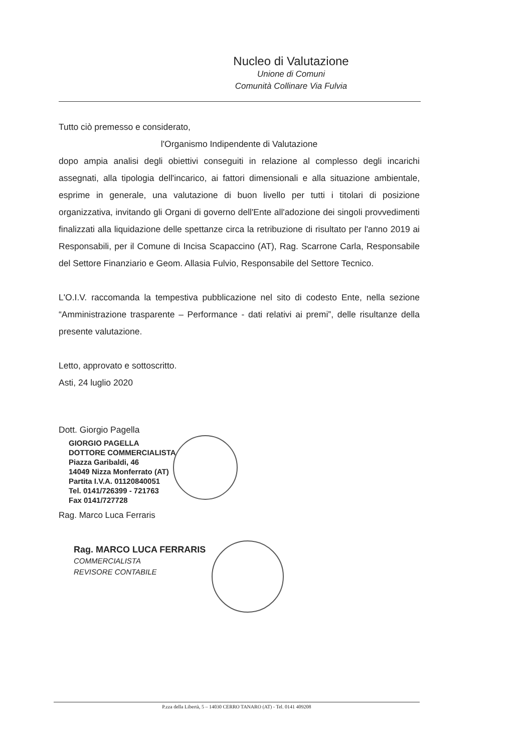Nucleo di Valutazione
Unione di Comuni
Comunità Collinare Via Fulvia
Tutto ciò premesso e considerato,
l'Organismo Indipendente di Valutazione
dopo ampia analisi degli obiettivi conseguiti in relazione al complesso degli incarichi assegnati, alla tipologia dell'incarico, ai fattori dimensionali e alla situazione ambientale, esprime in generale, una valutazione di buon livello per tutti i titolari di posizione organizzativa, invitando gli Organi di governo dell'Ente all'adozione dei singoli provvedimenti finalizzati alla liquidazione delle spettanze circa la retribuzione di risultato per l'anno 2019 ai Responsabili, per il Comune di Incisa Scapaccino (AT), Rag. Scarrone Carla, Responsabile del Settore Finanziario e Geom. Allasia Fulvio, Responsabile del Settore Tecnico.
L'O.I.V. raccomanda la tempestiva pubblicazione nel sito di codesto Ente, nella sezione “Amministrazione trasparente – Performance - dati relativi ai premi”, delle risultanze della presente valutazione.
Letto, approvato e sottoscritto.
Asti, 24 luglio 2020
Dott. Giorgio Pagella
GIORGIO PAGELLA
DOTTORE COMMERCIALISTA
Piazza Garibaldi, 46
14049 Nizza Monferrato (AT)
Partita I.V.A. 01120840051
Tel. 0141/726399 - 721763
Fax 0141/727728
Rag. Marco Luca Ferraris
Rag. MARCO LUCA FERRARIS
COMMERCIALISTA
REVISORE CONTABILE
P.zza della Libertà, 5 – 14030 CERRO TANARO (AT) - Tel. 0141 409208